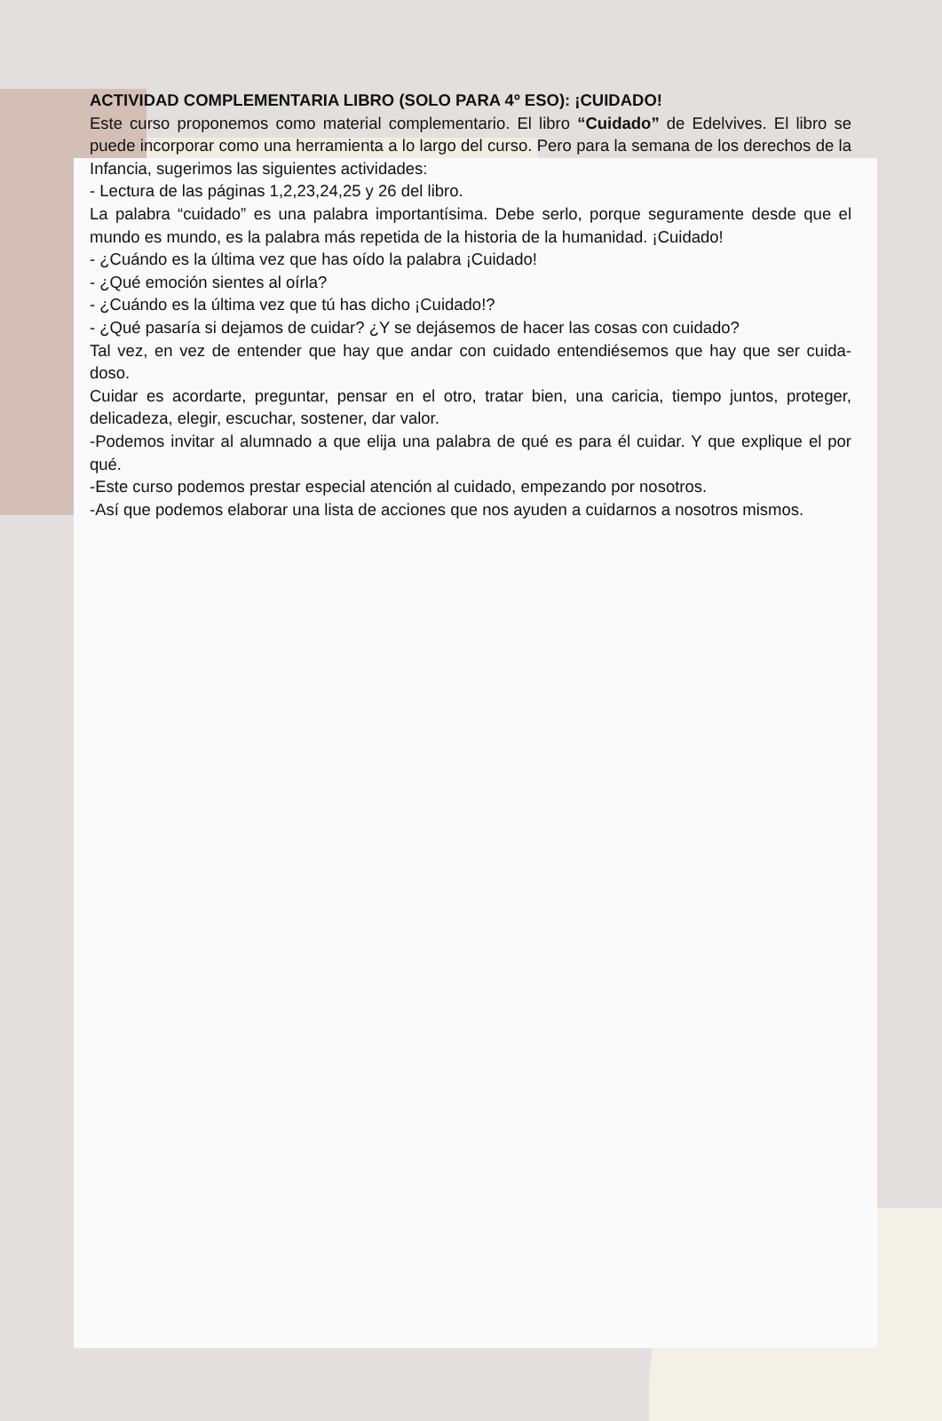ACTIVIDAD COMPLEMENTARIA LIBRO (SOLO PARA 4º ESO): ¡CUIDADO!
Este curso proponemos como material complementario. El libro “Cuidado” de Edelvives. El libro se puede incorporar como una herramienta a lo largo del curso. Pero para la semana de los derechos de la Infancia, sugerimos las siguientes actividades:
- Lectura de las páginas 1,2,23,24,25 y 26 del libro.
La palabra “cuidado” es una palabra importantísima. Debe serlo, porque seguramente desde que el mundo es mundo, es la palabra más repetida de la historia de la humanidad. ¡Cuidado!
- ¿Cuándo es la última vez que has oído la palabra ¡Cuidado!
- ¿Qué emoción sientes al oírla?
- ¿Cuándo es la última vez que tú has dicho ¡Cuidado!?
- ¿Qué pasaría si dejamos de cuidar? ¿Y se dejásemos de hacer las cosas con cuidado?
Tal vez, en vez de entender que hay que andar con cuidado entendiésemos que hay que ser cuida-doso.
Cuidar es acordarte, preguntar, pensar en el otro, tratar bien, una caricia, tiempo juntos, proteger, delicadeza, elegir, escuchar, sostener, dar valor.
-Podemos invitar al alumnado a que elija una palabra de qué es para él cuidar. Y que explique el por qué.
-Este curso podemos prestar especial atención al cuidado, empezando por nosotros.
-Así que podemos elaborar una lista de acciones que nos ayuden a cuidarnos a nosotros mismos.